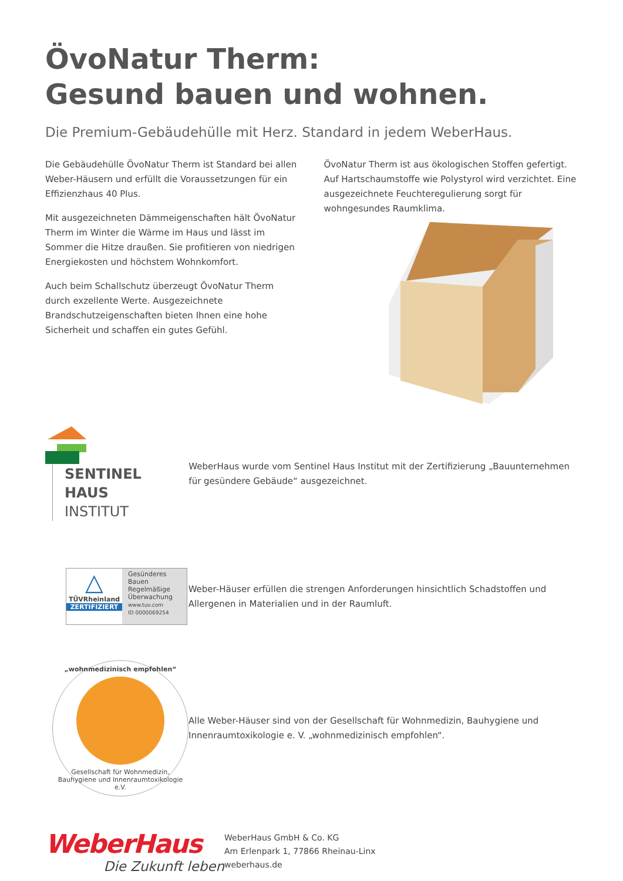ÖvoNatur Therm:
Gesund bauen und wohnen.
Die Premium-Gebäudehülle mit Herz. Standard in jedem WeberHaus.
Die Gebäudehülle ÖvoNatur Therm ist Standard bei allen Weber-Häusern und erfüllt die Voraussetzungen für ein Effizienzhaus 40 Plus.
Mit ausgezeichneten Dämmeigenschaften hält ÖvoNatur Therm im Winter die Wärme im Haus und lässt im Sommer die Hitze draußen. Sie profitieren von niedrigen Energiekosten und höchstem Wohnkomfort.
Auch beim Schallschutz überzeugt ÖvoNatur Therm durch exzellente Werte. Ausgezeichnete Brandschutzeigenschaften bieten Ihnen eine hohe Sicherheit und schaffen ein gutes Gefühl.
ÖvoNatur Therm ist aus ökologischen Stoffen gefertigt. Auf Hartschaumstoffe wie Polystyrol wird verzichtet. Eine ausgezeichnete Feuchteregulierung sorgt für wohngesundes Raumklima.
SENTINEL HAUS
INSTITUT
WeberHaus wurde vom Sentinel Haus Institut mit der Zertifizierung „Bauunternehmen für gesündere Gebäude“ ausgezeichnet.
△
TÜVRheinland
ZERTIFIZIERT
Gesünderes Bauen
Regelmäßige Überwachung
www.tuv.com
ID 0000069254
Weber-Häuser erfüllen die strengen Anforderungen hinsichtlich Schadstoffen und Allergenen in Materialien und in der Raumluft.
„wohnmedizinisch empfohlen“
Gesellschaft für Wohnmedizin, Bauhygiene und Innenraumtoxikologie e.V.
Alle Weber-Häuser sind von der Gesellschaft für Wohnmedizin, Bauhygiene und Innenraumtoxikologie e. V. „wohnmedizinisch empfohlen“.
WeberHaus
Die Zukunft leben
WeberHaus GmbH & Co. KG
Am Erlenpark 1, 77866 Rheinau-Linx
weberhaus.de